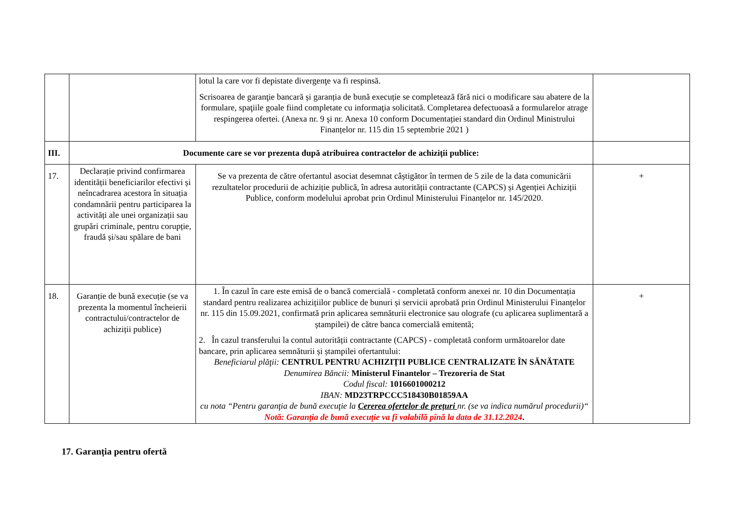| | | lotul la care vor fi depistate divergenţe va fi respinsă. Scrisoarea de garanţie bancară și garanția de bună execuție se completează fără nici o modificare sau abatere de la formulare, spaţiile goale fiind completate cu informaţia solicitată. Completarea defectuoasă a formularelor atrage respingerea ofertei. (Anexa nr. 9 și nr. Anexa 10 conform Documentației standard din Ordinul Ministrului Finanțelor nr. 115 din 15 septembrie 2021 ) | |
| III. | Documente care se vor prezenta după atribuirea contractelor de achiziții publice: | | |
| 17. | Declarație privind confirmarea identității beneficiarilor efectivi și neîncadrarea acestora în situația condamnării pentru participarea la activități ale unei organizații sau grupări criminale, pentru corupție, fraudă și/sau spălare de bani | Se va prezenta de către ofertantul asociat desemnat câștigător în termen de 5 zile de la data comunicării rezultatelor procedurii de achiziție publică, în adresa autorității contractante (CAPCS) și Agenției Achiziții Publice, conform modelului aprobat prin Ordinul Ministerului Finanțelor nr. 145/2020. | + |
| 18. | Garanție de bună execuție (se va prezenta la momentul încheierii contractului/contractelor de achiziții publice) | 1. În cazul în care este emisă de o bancă comercială - completată conform anexei nr. 10 din Documentația standard pentru realizarea achizițiilor publice de bunuri și servicii aprobată prin Ordinul Ministerului Finanțelor nr. 115 din 15.09.2021, confirmată prin aplicarea semnăturii electronice sau olografe (cu aplicarea suplimentară a ștampilei) de către banca comercială emitentă; 2. În cazul transferului la contul autorității contractante (CAPCS) - completată conform următoarelor date bancare, prin aplicarea semnăturii și ștampilei ofertantului: Beneficiarul plăţii: CENTRUL PENTRU ACHIZIȚII PUBLICE CENTRALIZATE ÎN SĂNĂTATE Denumirea Băncii: Ministerul Finantelor – Trezoreria de Stat Codul fiscal: 1016601000212 IBAN: MD23TRPCCC518430B01859AA cu nota “Pentru garanţia de bună execuţie la Cererea ofertelor de prețuri nr. (se va indica numărul procedurii)“ Notă: Garanția de bună execuție va fi valabilă pînă la data de 31.12.2024 . | + |
17. Garanția pentru ofertă